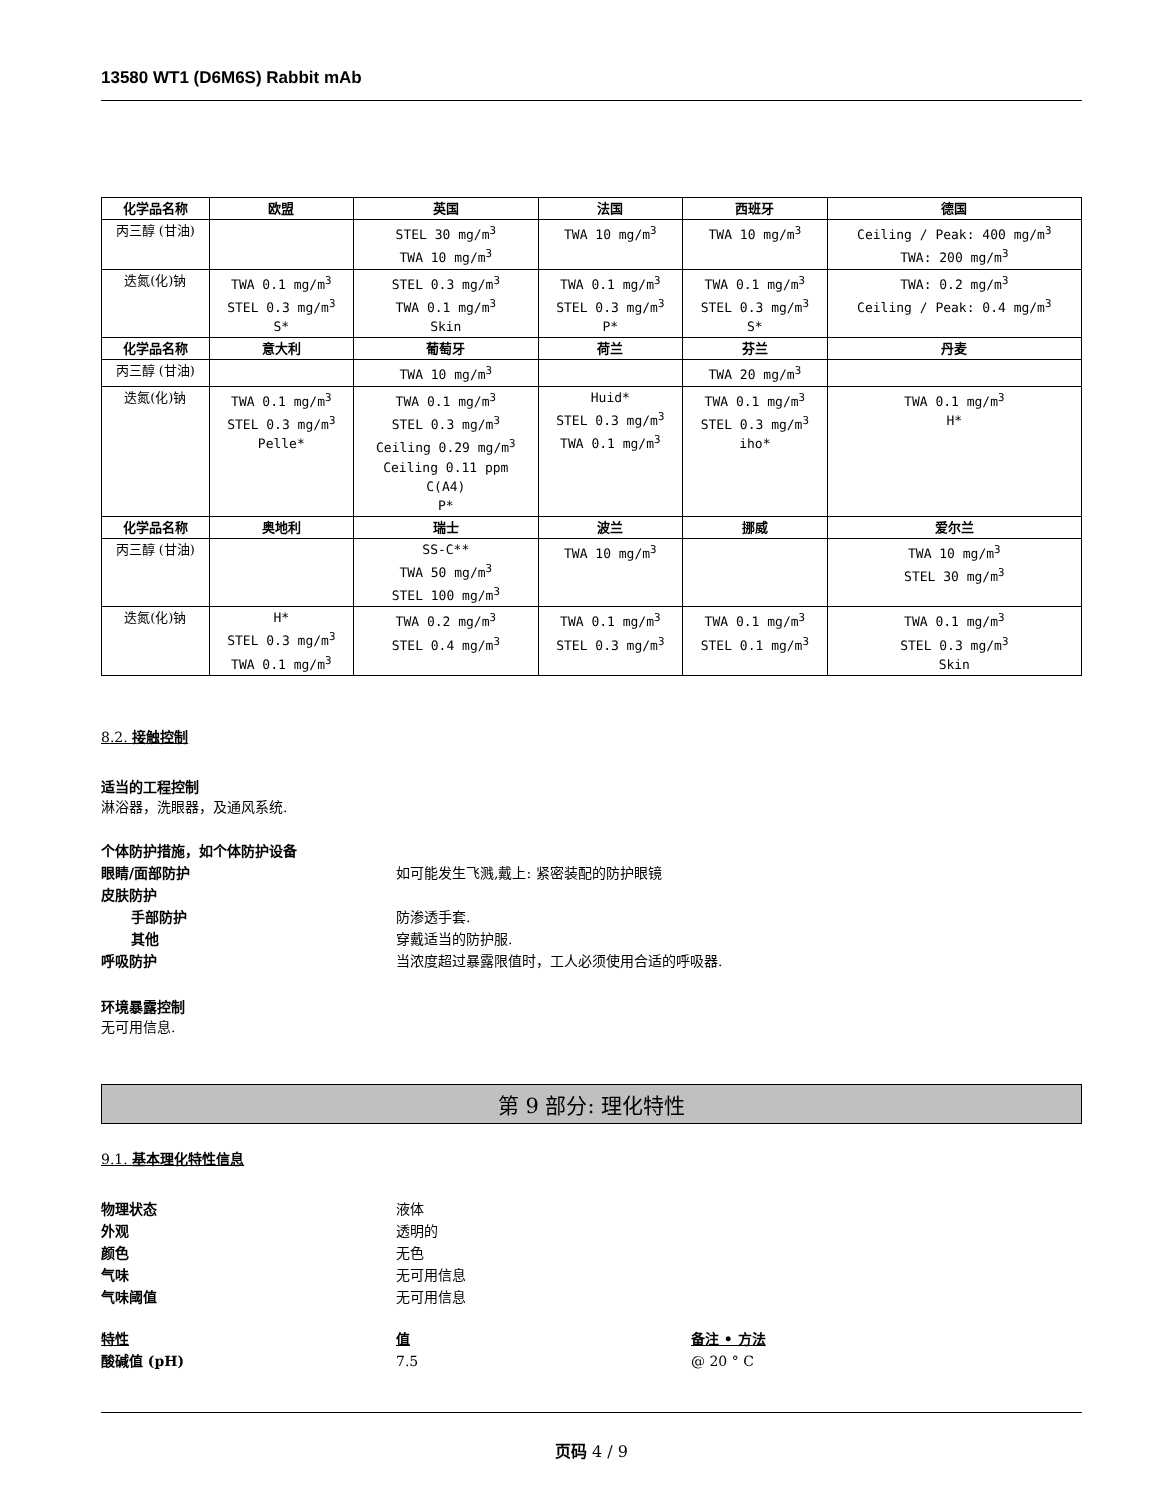13580 WT1 (D6M6S) Rabbit mAb
| 化学品名称 | 欧盟 | 英国 | 法国 | 西班牙 | 德国 |
| --- | --- | --- | --- | --- | --- |
| 丙三醇 (甘油) | | STEL 30 mg/m<sup>3</sup> TWA 10 mg/m<sup>3</sup> | TWA 10 mg/m<sup>3</sup> | TWA 10 mg/m<sup>3</sup> | Ceiling / Peak: 400 mg/m<sup>3</sup> TWA: 200 mg/m<sup>3</sup> |
| 迭氮(化)钠 | TWA 0.1 mg/m<sup>3</sup> STEL 0.3 mg/m<sup>3</sup> S* | STEL 0.3 mg/m<sup>3</sup> TWA 0.1 mg/m<sup>3</sup> Skin | TWA 0.1 mg/m<sup>3</sup> STEL 0.3 mg/m<sup>3</sup> P* | TWA 0.1 mg/m<sup>3</sup> STEL 0.3 mg/m<sup>3</sup> S* | TWA: 0.2 mg/m<sup>3</sup> Ceiling / Peak: 0.4 mg/m<sup>3</sup> |
| 化学品名称 | 意大利 | 葡萄牙 | 荷兰 | 芬兰 | 丹麦 |
| 丙三醇 (甘油) | | TWA 10 mg/m<sup>3</sup> | | TWA 20 mg/m<sup>3</sup> | |
| 迭氮(化)钠 | TWA 0.1 mg/m<sup>3</sup> STEL 0.3 mg/m<sup>3</sup> Pelle* | TWA 0.1 mg/m<sup>3</sup> STEL 0.3 mg/m<sup>3</sup> Ceiling 0.29 mg/m<sup>3</sup> Ceiling 0.11 ppm C(A4) P* | Huid* STEL 0.3 mg/m<sup>3</sup> TWA 0.1 mg/m<sup>3</sup> | TWA 0.1 mg/m<sup>3</sup> STEL 0.3 mg/m<sup>3</sup> iho* | TWA 0.1 mg/m<sup>3</sup> H* |
| 化学品名称 | 奥地利 | 瑞士 | 波兰 | 挪威 | 爱尔兰 |
| 丙三醇 (甘油) | | SS-C** TWA 50 mg/m<sup>3</sup> STEL 100 mg/m<sup>3</sup> | TWA 10 mg/m<sup>3</sup> | | TWA 10 mg/m<sup>3</sup> STEL 30 mg/m<sup>3</sup> |
| 迭氮(化)钠 | H* STEL 0.3 mg/m<sup>3</sup> TWA 0.1 mg/m<sup>3</sup> | TWA 0.2 mg/m<sup>3</sup> STEL 0.4 mg/m<sup>3</sup> | TWA 0.1 mg/m<sup>3</sup> STEL 0.3 mg/m<sup>3</sup> | TWA 0.1 mg/m<sup>3</sup> STEL 0.1 mg/m<sup>3</sup> | TWA 0.1 mg/m<sup>3</sup> STEL 0.3 mg/m<sup>3</sup> Skin |
8.2. 接触控制
适当的工程控制
淋浴器，洗眼器，及通风系统.
个体防护措施，如个体防护设备
眼睛/面部防护 如可能发生飞溅,戴上: 紧密装配的防护眼镜
皮肤防护
手部防护 防渗透手套.
其他 穿戴适当的防护服.
呼吸防护 当浓度超过暴露限值时，工人必须使用合适的呼吸器.
环境暴露控制
无可用信息.
第 9 部分: 理化特性
9.1. 基本理化特性信息
物理状态 液体
外观 透明的
颜色 无色
气味 无可用信息
气味阈值 无可用信息
特性 值 备注 • 方法
酸碱值 (pH) 7.5 @ 20 ° C
页码 4 / 9